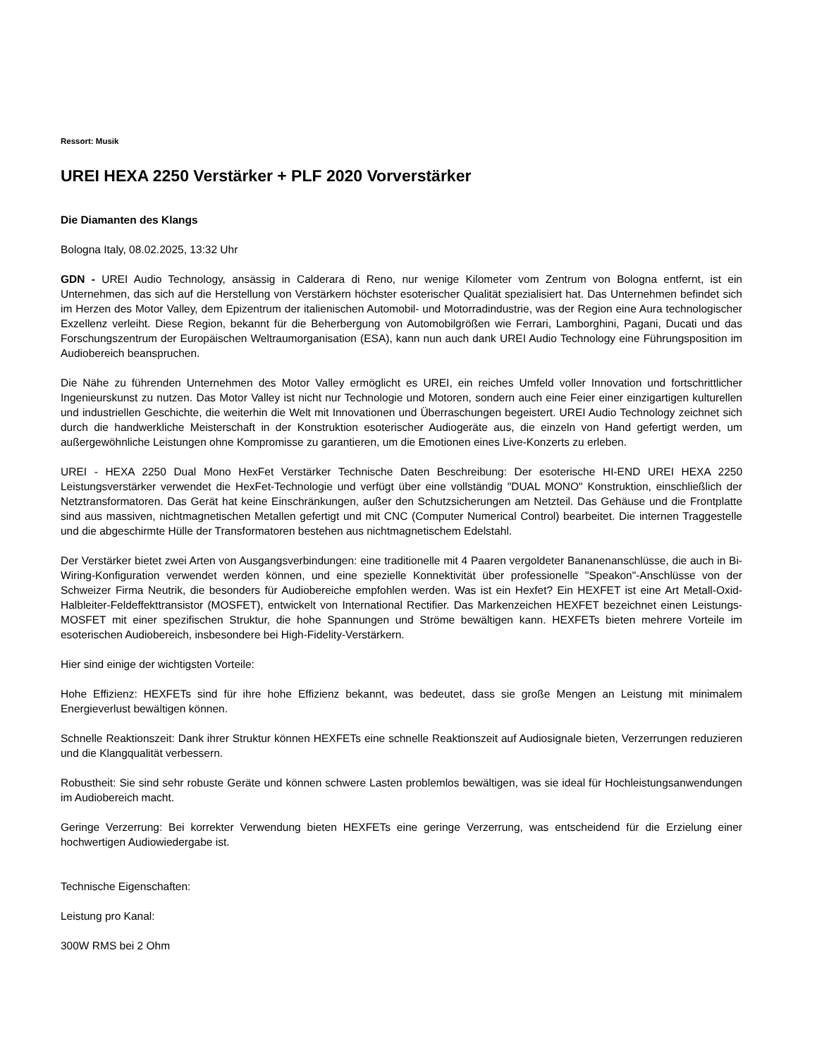Ressort: Musik
UREI HEXA 2250 Verstärker + PLF 2020 Vorverstärker
Die Diamanten des Klangs
Bologna Italy, 08.02.2025, 13:32 Uhr
GDN - UREI Audio Technology, ansässig in Calderara di Reno, nur wenige Kilometer vom Zentrum von Bologna entfernt, ist ein Unternehmen, das sich auf die Herstellung von Verstärkern höchster esoterischer Qualität spezialisiert hat. Das Unternehmen befindet sich im Herzen des Motor Valley, dem Epizentrum der italienischen Automobil- und Motorradindustrie, was der Region eine Aura technologischer Exzellenz verleiht. Diese Region, bekannt für die Beherbergung von Automobilgrößen wie Ferrari, Lamborghini, Pagani, Ducati und das Forschungszentrum der Europäischen Weltraumorganisation (ESA), kann nun auch dank UREI Audio Technology eine Führungsposition im Audiobereich beanspruchen.
Die Nähe zu führenden Unternehmen des Motor Valley ermöglicht es UREI, ein reiches Umfeld voller Innovation und fortschrittlicher Ingenieurskunst zu nutzen. Das Motor Valley ist nicht nur Technologie und Motoren, sondern auch eine Feier einer einzigartigen kulturellen und industriellen Geschichte, die weiterhin die Welt mit Innovationen und Überraschungen begeistert. UREI Audio Technology zeichnet sich durch die handwerkliche Meisterschaft in der Konstruktion esoterischer Audiogeräte aus, die einzeln von Hand gefertigt werden, um außergewöhnliche Leistungen ohne Kompromisse zu garantieren, um die Emotionen eines Live-Konzerts zu erleben.
UREI - HEXA 2250 Dual Mono HexFet Verstärker Technische Daten Beschreibung: Der esoterische HI-END UREI HEXA 2250 Leistungsverstärker verwendet die HexFet-Technologie und verfügt über eine vollständig "DUAL MONO" Konstruktion, einschließlich der Netztransformatoren. Das Gerät hat keine Einschränkungen, außer den Schutzsicherungen am Netzteil. Das Gehäuse und die Frontplatte sind aus massiven, nichtmagnetischen Metallen gefertigt und mit CNC (Computer Numerical Control) bearbeitet. Die internen Traggestelle und die abgeschirmte Hülle der Transformatoren bestehen aus nichtmagnetischem Edelstahl.
Der Verstärker bietet zwei Arten von Ausgangsverbindungen: eine traditionelle mit 4 Paaren vergoldeter Bananenanschlüsse, die auch in Bi-Wiring-Konfiguration verwendet werden können, und eine spezielle Konnektivität über professionelle "Speakon"-Anschlüsse von der Schweizer Firma Neutrik, die besonders für Audiobereiche empfohlen werden. Was ist ein Hexfet? Ein HEXFET ist eine Art Metall-Oxid-Halbleiter-Feldeffekttransistor (MOSFET), entwickelt von International Rectifier. Das Markenzeichen HEXFET bezeichnet einen Leistungs-MOSFET mit einer spezifischen Struktur, die hohe Spannungen und Ströme bewältigen kann. HEXFETs bieten mehrere Vorteile im esoterischen Audiobereich, insbesondere bei High-Fidelity-Verstärkern.
Hier sind einige der wichtigsten Vorteile:
Hohe Effizienz: HEXFETs sind für ihre hohe Effizienz bekannt, was bedeutet, dass sie große Mengen an Leistung mit minimalem Energieverlust bewältigen können.
Schnelle Reaktionszeit: Dank ihrer Struktur können HEXFETs eine schnelle Reaktionszeit auf Audiosignale bieten, Verzerrungen reduzieren und die Klangqualität verbessern.
Robustheit: Sie sind sehr robuste Geräte und können schwere Lasten problemlos bewältigen, was sie ideal für Hochleistungsanwendungen im Audiobereich macht.
Geringe Verzerrung: Bei korrekter Verwendung bieten HEXFETs eine geringe Verzerrung, was entscheidend für die Erzielung einer hochwertigen Audiowiedergabe ist.
Technische Eigenschaften:
Leistung pro Kanal:
300W RMS bei 2 Ohm